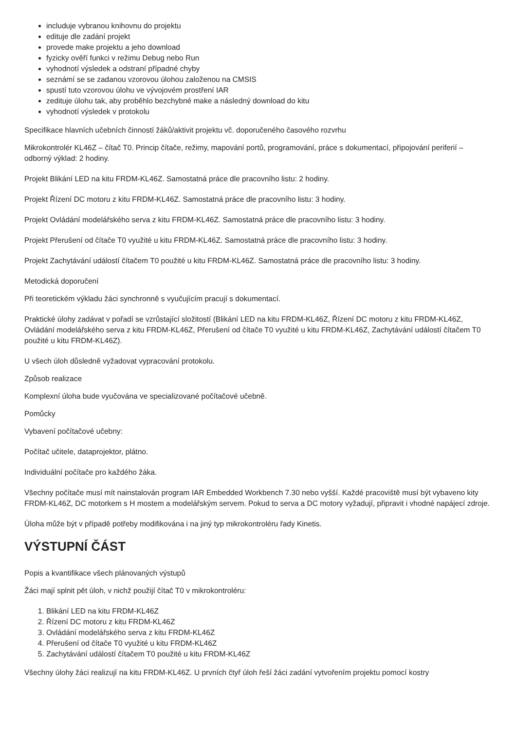includuje vybranou knihovnu do projektu
edituje dle zadání projekt
provede make projektu a jeho download
fyzicky ověří funkci v režimu Debug nebo Run
vyhodnotí výsledek a odstraní případné chyby
seznámí se se zadanou vzorovou úlohou založenou na CMSIS
spustí tuto vzorovou úlohu ve vývojovém prostření IAR
zedituje úlohu tak, aby proběhlo bezchybné make a následný download do kitu
vyhodnotí výsledek v protokolu
Specifikace hlavních učebních činností žáků/aktivit projektu vč. doporučeného časového rozvrhu
Mikrokontrolér KL46Z – čítač T0. Princip čítače, režimy, mapování portů, programování, práce s dokumentací, připojování periferií – odborný výklad: 2 hodiny.
Projekt Blikání LED na kitu FRDM-KL46Z. Samostatná práce dle pracovního listu: 2 hodiny.
Projekt Řízení DC motoru z kitu FRDM-KL46Z. Samostatná práce dle pracovního listu: 3 hodiny.
Projekt Ovládání modelářského serva z kitu FRDM-KL46Z. Samostatná práce dle pracovního listu: 3 hodiny.
Projekt Přerušení od čítače T0 využité u kitu FRDM-KL46Z. Samostatná práce dle pracovního listu: 3 hodiny.
Projekt Zachytávání událostí čítačem T0 použité u kitu FRDM-KL46Z. Samostatná práce dle pracovního listu: 3 hodiny.
Metodická doporučení
Při teoretickém výkladu žáci synchronně s vyučujícím pracují s dokumentací.
Praktické úlohy zadávat v pořadí se vzrůstající složitostí (Blikání LED na kitu FRDM-KL46Z, Řízení DC motoru z kitu FRDM-KL46Z, Ovládání modelářského serva z kitu FRDM-KL46Z, Přerušení od čítače T0 využité u kitu FRDM-KL46Z, Zachytávání událostí čítačem T0 použité u kitu FRDM-KL46Z).
U všech úloh důsledně vyžadovat vypracování protokolu.
Způsob realizace
Komplexní úloha bude vyučována ve specializované počítačové učebně.
Pomůcky
Vybavení počítačové učebny:
Počítač učitele, dataprojektor, plátno.
Individuální počítače pro každého žáka.
Všechny počítače musí mít nainstalován program IAR Embedded Workbench 7.30 nebo vyšší. Každé pracoviště musí být vybaveno kity FRDM-KL46Z, DC motorkem s H mostem a modelářským servem. Pokud to serva a DC motory vyžadují, připravit i vhodné napájecí zdroje.
Úloha může být v případě potřeby modifikována i na jiný typ mikrokontroléru řady Kinetis.
VÝSTUPNÍ ČÁST
Popis a kvantifikace všech plánovaných výstupů
Žáci mají splnit pět úloh, v nichž použijí čítač T0 v mikrokontroléru:
1. Blikání LED na kitu FRDM-KL46Z
2. Řízení DC motoru z kitu FRDM-KL46Z
3. Ovládání modelářského serva z kitu FRDM-KL46Z
4. Přerušení od čítače T0 využité u kitu FRDM-KL46Z
5. Zachytávání událostí čítačem T0 použité u kitu FRDM-KL46Z
Všechny úlohy žáci realizují na kitu FRDM-KL46Z. U prvních čtyř úloh řeší žáci zadání vytvořením projektu pomocí kostry